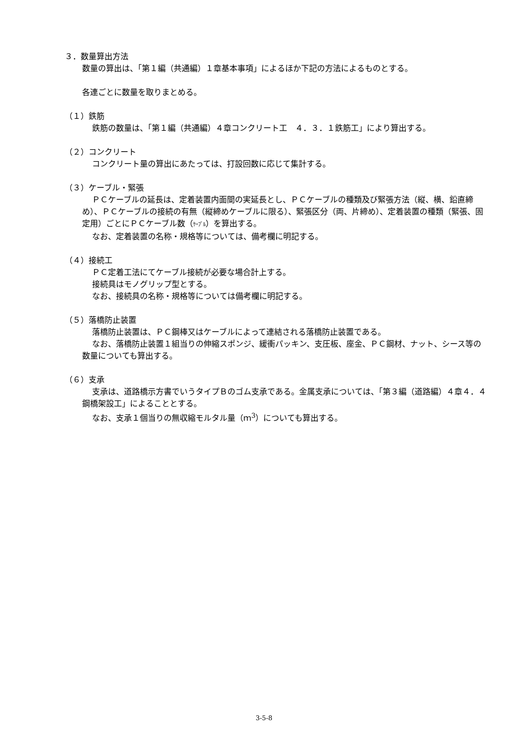３．数量算出方法
数量の算出は、「第１編（共通編）１章基本事項」によるほか下記の方法によるものとする。
各連ごとに数量を取りまとめる。
（１）鉄筋
鉄筋の数量は、「第１編（共通編）４章コンクリート工　４．３．１鉄筋工」により算出する。
（２）コンクリート
コンクリート量の算出にあたっては、打設回数に応じて集計する。
（３）ケーブル・緊張
ＰＣケーブルの延長は、定着装置内面間の実延長とし、ＰＣケーブルの種類及び緊張方法（縦、横、鉛直締め）、ＰＣケーブルの接続の有無（縦締めケーブルに限る）、緊張区分（両、片締め）、定着装置の種類（緊張、固定用）ごとにＰＣケーブル数（ｹｰﾌﾞﾙ）を算出する。
なお、定着装置の名称・規格等については、備考欄に明記する。
（４）接続工
ＰＣ定着工法にてケーブル接続が必要な場合計上する。
接続具はモノグリップ型とする。
なお、接続具の名称・規格等については備考欄に明記する。
（５）落橋防止装置
落橋防止装置は、ＰＣ鋼棒又はケーブルによって連結される落橋防止装置である。
なお、落橋防止装置１組当りの伸縮スポンジ、緩衝パッキン、支圧板、座金、ＰＣ鋼材、ナット、シース等の数量についても算出する。
（６）支承
支承は、道路橋示方書でいうタイプＢのゴム支承である。金属支承については、「第３編（道路編）４章４．４鋼橋架設工」によることとする。
なお、支承１個当りの無収縮モルタル量（ｍ<sup>3</sup>）についても算出する。
3-5-8